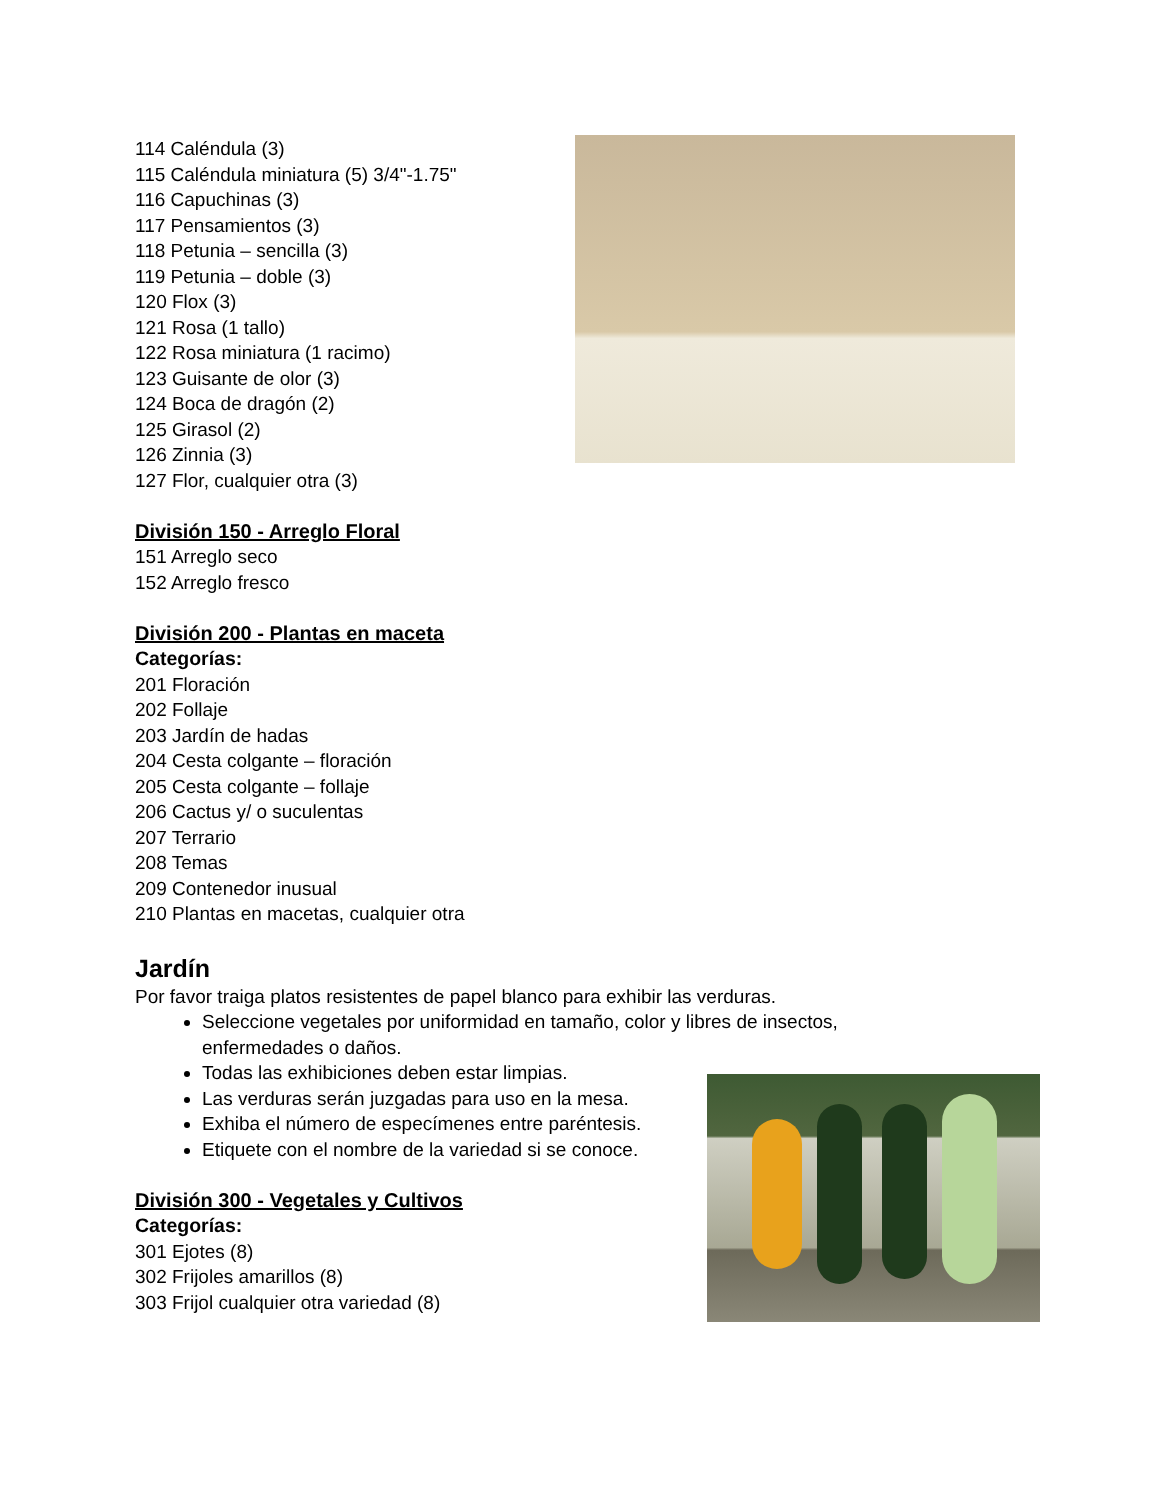114 Caléndula (3)
115 Caléndula miniatura (5) 3/4"-1.75"
116 Capuchinas (3)
117 Pensamientos (3)
118 Petunia – sencilla (3)
119 Petunia – doble (3)
120 Flox (3)
121 Rosa (1 tallo)
122 Rosa miniatura (1 racimo)
123 Guisante de olor (3)
124 Boca de dragón (2)
125 Girasol (2)
126 Zinnia (3)
127 Flor, cualquier otra (3)
División 150 - Arreglo Floral
151 Arreglo seco
152 Arreglo fresco
División 200 - Plantas en maceta
Categorías:
201 Floración
202 Follaje
203 Jardín de hadas
204 Cesta colgante – floración
205 Cesta colgante – follaje
206 Cactus y/ o suculentas
207 Terrario
208 Temas
209 Contenedor inusual
210 Plantas en macetas, cualquier otra
Jardín
Por favor traiga platos resistentes de papel blanco para exhibir las verduras.
Seleccione vegetales por uniformidad en tamaño, color y libres de insectos,
enfermedades o daños.
Todas las exhibiciones deben estar limpias.
Las verduras serán juzgadas para uso en la mesa.
Exhiba el número de especímenes entre paréntesis.
Etiquete con el nombre de la variedad si se conoce.
División 300 - Vegetales y Cultivos
Categorías:
301 Ejotes (8)
302 Frijoles amarillos (8)
303 Frijol cualquier otra variedad (8)